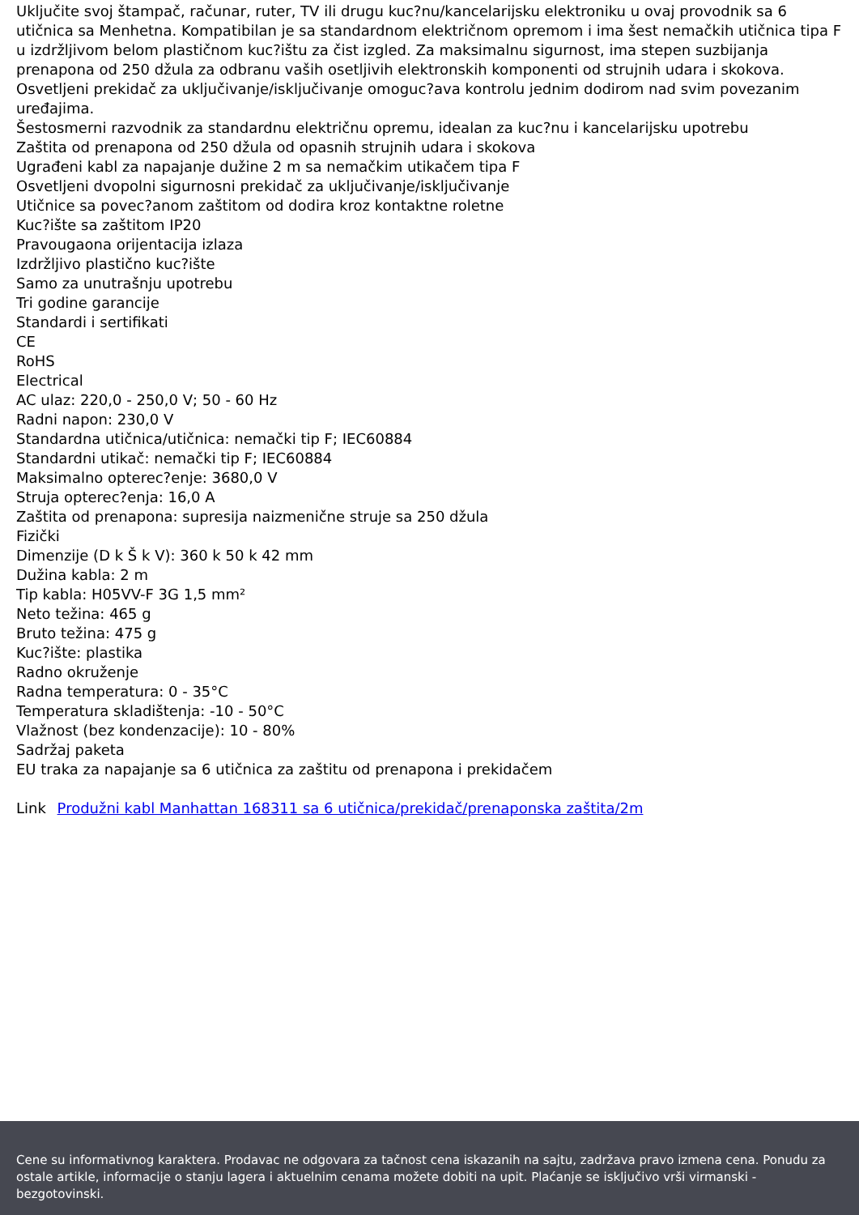Uključite svoj štampač, računar, ruter, TV ili drugu kuc?nu/kancelarijsku elektroniku u ovaj provodnik sa 6 utičnica sa Menhetna. Kompatibilan je sa standardnom električnom opremom i ima šest nemačkih utičnica tipa F u izdržljivom belom plastičnom kuc?ištu za čist izgled. Za maksimalnu sigurnost, ima stepen suzbijanja prenapona od 250 džula za odbranu vaših osetljivih elektronskih komponenti od strujnih udara i skokova. Osvetljeni prekidač za uključivanje/isključivanje omoguc?ava kontrolu jednim dodirom nad svim povezanim uređajima.
Šestosmerni razvodnik za standardnu električnu opremu, idealan za kuc?nu i kancelarijsku upotrebu
Zaštita od prenapona od 250 džula od opasnih strujnih udara i skokova
Ugrađeni kabl za napajanje dužine 2 m sa nemačkim utikačem tipa F
Osvetljeni dvopolni sigurnosni prekidač za uključivanje/isključivanje
Utičnice sa povec?anom zaštitom od dodira kroz kontaktne roletne
Kuc?ište sa zaštitom IP20
Pravougaona orijentacija izlaza
Izdržljivo plastično kuc?ište
Samo za unutrašnju upotrebu
Tri godine garancije
Standardi i sertifikati
CE
RoHS
Electrical
AC ulaz: 220,0 - 250,0 V; 50 - 60 Hz
Radni napon: 230,0 V
Standardna utičnica/utičnica: nemački tip F; IEC60884
Standardni utikač: nemački tip F; IEC60884
Maksimalno opterec?enje: 3680,0 V
Struja opterec?enja: 16,0 A
Zaštita od prenapona: supresija naizmenične struje sa 250 džula
Fizički
Dimenzije (D k Š k V): 360 k 50 k 42 mm
Dužina kabla: 2 m
Tip kabla: H05VV-F 3G 1,5 mm²
Neto težina: 465 g
Bruto težina: 475 g
Kuc?ište: plastika
Radno okruženje
Radna temperatura: 0 - 35°C
Temperatura skladištenja: -10 - 50°C
Vlažnost (bez kondenzacije): 10 - 80%
Sadržaj paketa
EU traka za napajanje sa 6 utičnica za zaštitu od prenapona i prekidačem
Link Produžni kabl Manhattan 168311 sa 6 utičnica/prekidač/prenaponska zaštita/2m
Cene su informativnog karaktera. Prodavac ne odgovara za tačnost cena iskazanih na sajtu, zadržava pravo izmena cena. Ponudu za ostale artikle, informacije o stanju lagera i aktuelnim cenama možete dobiti na upit. Plaćanje se isključivo vrši virmanski - bezgotovinski.